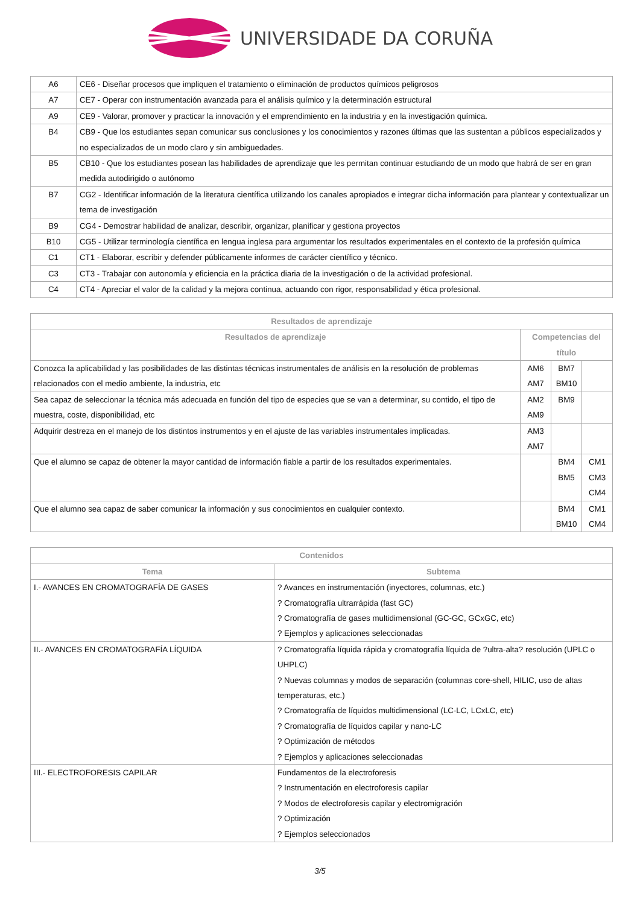UNIVERSIDADE DA CORUÑA
| A6 | CE6 - Diseñar procesos que impliquen el tratamiento o eliminación de productos químicos peligrosos |
| A7 | CE7 - Operar con instrumentación avanzada para el análisis químico y la determinación estructural |
| A9 | CE9 - Valorar, promover y practicar la innovación y el emprendimiento en la industria y en la investigación química. |
| B4 | CB9 - Que los estudiantes sepan comunicar sus conclusiones y los conocimientos y razones últimas que las sustentan a públicos especializados y no especializados de un modo claro y sin ambigüedades. |
| B5 | CB10 - Que los estudiantes posean las habilidades de aprendizaje que les permitan continuar estudiando de un modo que habrá de ser en gran medida autodirigido o autónomo |
| B7 | CG2 - Identificar información de la literatura científica utilizando los canales apropiados e integrar dicha información para plantear y contextualizar un tema de investigación |
| B9 | CG4 - Demostrar habilidad de analizar, describir, organizar, planificar y gestiona proyectos |
| B10 | CG5 - Utilizar terminología científica en lengua inglesa para argumentar los resultados experimentales en el contexto de la profesión química |
| C1 | CT1 - Elaborar, escribir y defender públicamente informes de carácter científico y técnico. |
| C3 | CT3 - Trabajar con autonomía y eficiencia en la práctica diaria de la investigación o de la actividad profesional. |
| C4 | CT4 - Apreciar el valor de la calidad y la mejora continua, actuando con rigor, responsabilidad y ética profesional. |
| Resultados de aprendizaje | | | |
| --- | --- | --- | --- |
| Resultados de aprendizaje | Competencias del título | | |
| Conozca la aplicabilidad y las posibilidades de las distintas técnicas instrumentales de análisis en la resolución de problemas relacionados con el medio ambiente, la industria, etc | AM6 AM7 | BM7 BM10 | |
| Sea capaz de seleccionar la técnica más adecuada en función del tipo de especies que se van a determinar, su contido, el tipo de muestra, coste, disponibilidad, etc | AM2 AM9 | BM9 | |
| Adquirir destreza en el manejo de los distintos instrumentos y en el ajuste de las variables instrumentales implicadas. | AM3 AM7 | | |
| Que el alumno se capaz de obtener la mayor cantidad de información fiable a partir de los resultados experimentales. | | BM4 BM5 | CM1 CM3 CM4 |
| Que el alumno sea capaz de saber comunicar la información y sus conocimientos en cualquier contexto. | | BM4 BM10 | CM1 CM4 |
| Contenidos | |
| --- | --- |
| Tema | Subtema |
| I.- AVANCES EN CROMATOGRAFÍA DE GASES | ? Avances en instrumentación (inyectores, columnas, etc.) ? Cromatografía ultrarrápida (fast GC) ? Cromatografía de gases multidimensional (GC-GC, GCxGC, etc) ? Ejemplos y aplicaciones seleccionadas |
| II.- AVANCES EN CROMATOGRAFÍA LÍQUIDA | ? Cromatografía líquida rápida y cromatografía líquida de ?ultra-alta? resolución (UPLC o UHPLC) ? Nuevas columnas y modos de separación (columnas core-shell, HILIC, uso de altas temperaturas, etc.) ? Cromatografía de líquidos multidimensional (LC-LC, LCxLC, etc) ? Cromatografía de líquidos capilar y nano-LC ? Optimización de métodos ? Ejemplos y aplicaciones seleccionadas |
| III.- ELECTROFORESIS CAPILAR | Fundamentos de la electroforesis ? Instrumentación en electroforesis capilar ? Modos de electroforesis capilar y electromigración ? Optimización ? Ejemplos seleccionados |
3/5